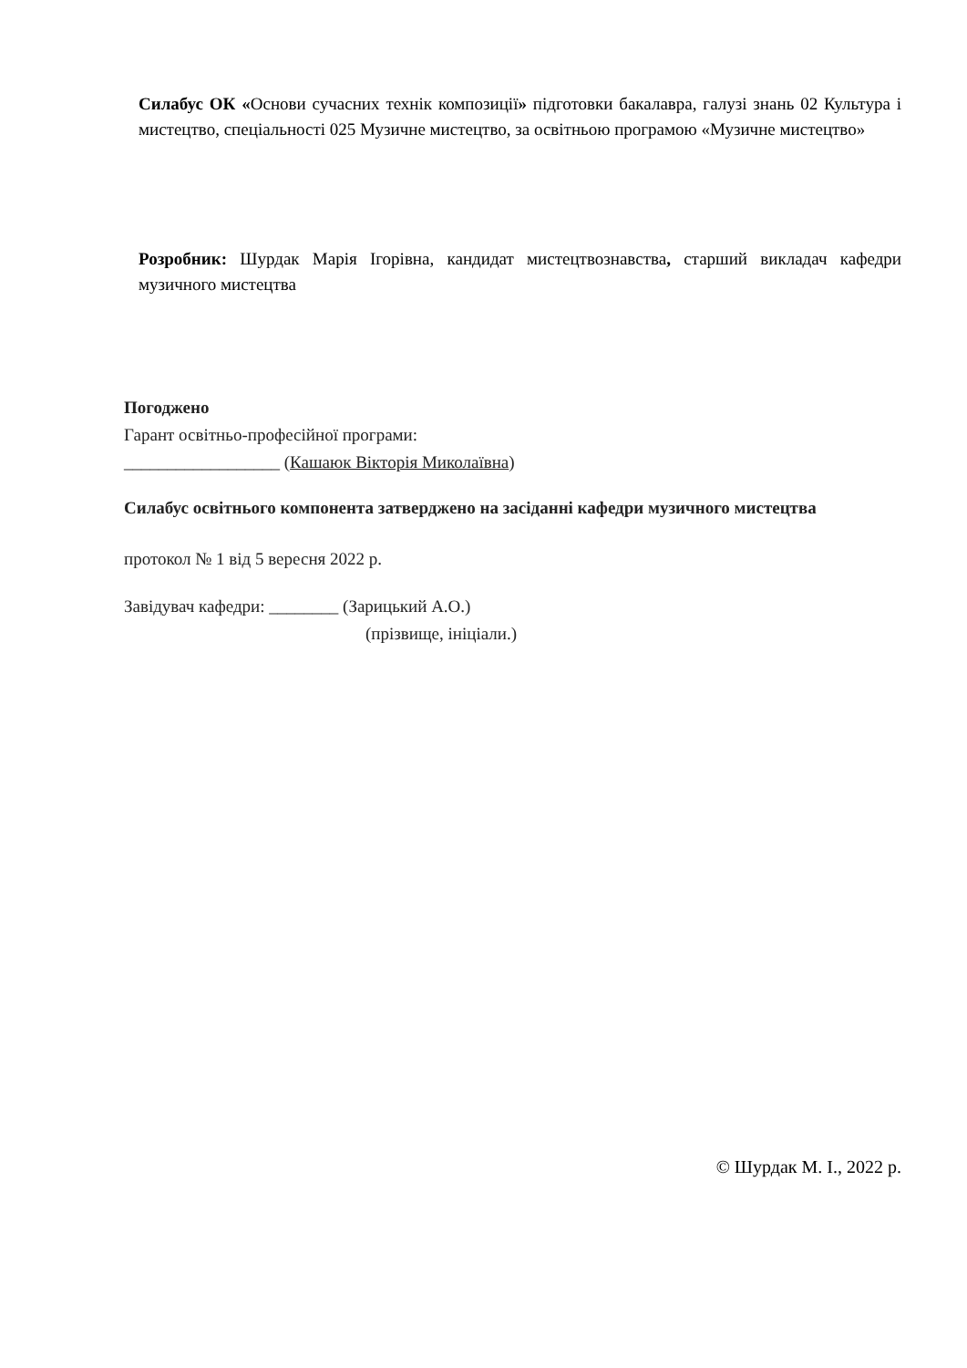Силабус ОК «Основи сучасних технік композиції» підготовки бакалавра, галузі знань 02 Культура і мистецтво, спеціальності 025 Музичне мистецтво, за освітньою програмою «Музичне мистецтво»
Розробник: Шурдак Марія Ігорівна, кандидат мистецтвознавства, старший викладач кафедри музичного мистецтва
Погоджено
Гарант освітньо-професійної програми:
__________________ (Кашаюк Вікторія Миколаївна)
Силабус освітнього компонента затверджено на засіданні кафедри музичного мистецтва
протокол № 1 від 5 вересня 2022 р.
Завідувач кафедри: ________ (Зарицький А.О.)
(прізвище, ініціали.)
© Шурдак М. І., 2022 р.